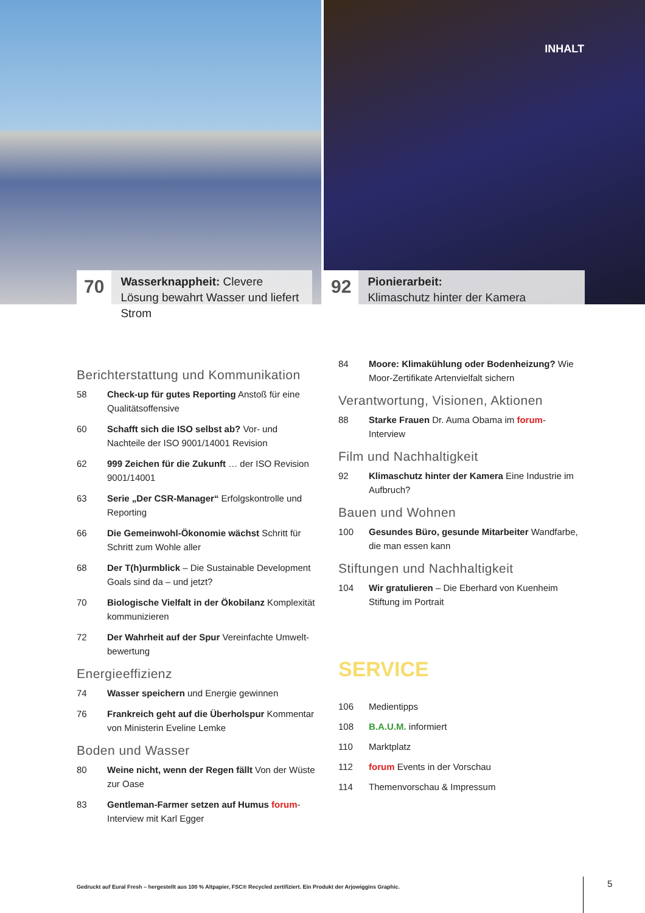70
Wasserknappheit: Clevere Lösung bewahrt Wasser und liefert Strom
INHALT
92
Pionierarbeit:
Klimaschutz hinter der Kamera
Berichterstattung und Kommunikation
58 Check-up für gutes Reporting Anstoß für eine Qualitätsoffensive
60 Schafft sich die ISO selbst ab? Vor- und Nachteile der ISO 9001/14001 Revision
62 999 Zeichen für die Zukunft … der ISO Revision 9001/14001
63 Serie „Der CSR-Manager“ Erfolgskontrolle und Reporting
66 Die Gemeinwohl-Ökonomie wächst Schritt für Schritt zum Wohle aller
68 Der T(h)urmblick – Die Sustainable Development Goals sind da – und jetzt?
70 Biologische Vielfalt in der Ökobilanz Komplexität kommunizieren
72 Der Wahrheit auf der Spur Vereinfachte Umwelt-bewertung
Energieeffizienz
74 Wasser speichern und Energie gewinnen
76 Frankreich geht auf die Überholspur Kommentar von Ministerin Eveline Lemke
Boden und Wasser
80 Weine nicht, wenn der Regen fällt Von der Wüste zur Oase
83 Gentleman-Farmer setzen auf Humus forum-Interview mit Karl Egger
84 Moore: Klimakühlung oder Bodenheizung? Wie Moor-Zertifikate Artenvielfalt sichern
Verantwortung, Visionen, Aktionen
88 Starke Frauen Dr. Auma Obama im forum-Interview
Film und Nachhaltigkeit
92 Klimaschutz hinter der Kamera Eine Industrie im Aufbruch?
Bauen und Wohnen
100 Gesundes Büro, gesunde Mitarbeiter Wandfarbe, die man essen kann
Stiftungen und Nachhaltigkeit
104 Wir gratulieren – Die Eberhard von Kuenheim Stiftung im Portrait
SERVICE
106 Medientipps
108 B.A.U.M. informiert
110 Marktplatz
112 forum Events in der Vorschau
114 Themenvorschau & Impressum
Gedruckt auf Eural Fresh – hergestellt aus 100 % Altpapier, FSC® Recycled zertifiziert. Ein Produkt der Arjowiggins Graphic.
5